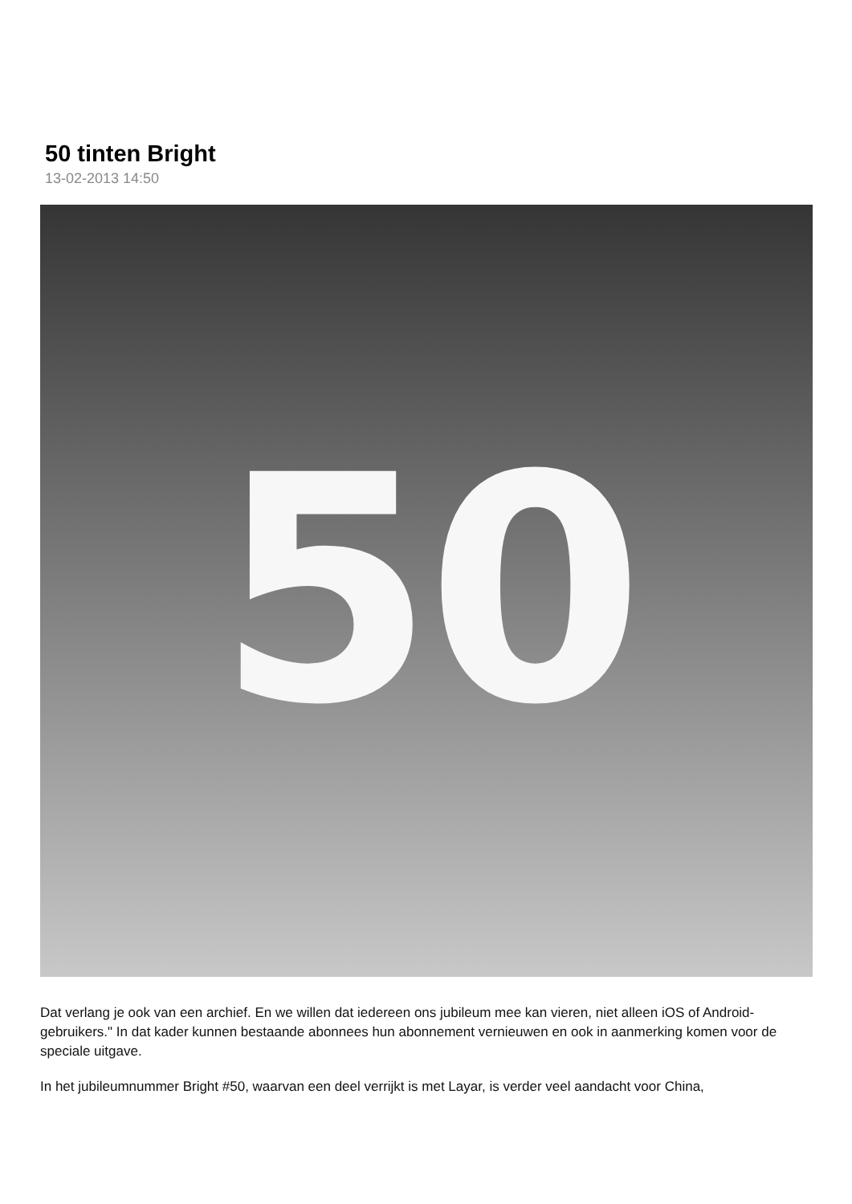50 tinten Bright
13-02-2013 14:50
50
Dat verlang je ook van een archief. En we willen dat iedereen ons jubileum mee kan vieren, niet alleen iOS of Android-gebruikers." In dat kader kunnen bestaande abonnees hun abonnement vernieuwen en ook in aanmerking komen voor de speciale uitgave.
In het jubileumnummer Bright #50, waarvan een deel verrijkt is met Layar, is verder veel aandacht voor China,